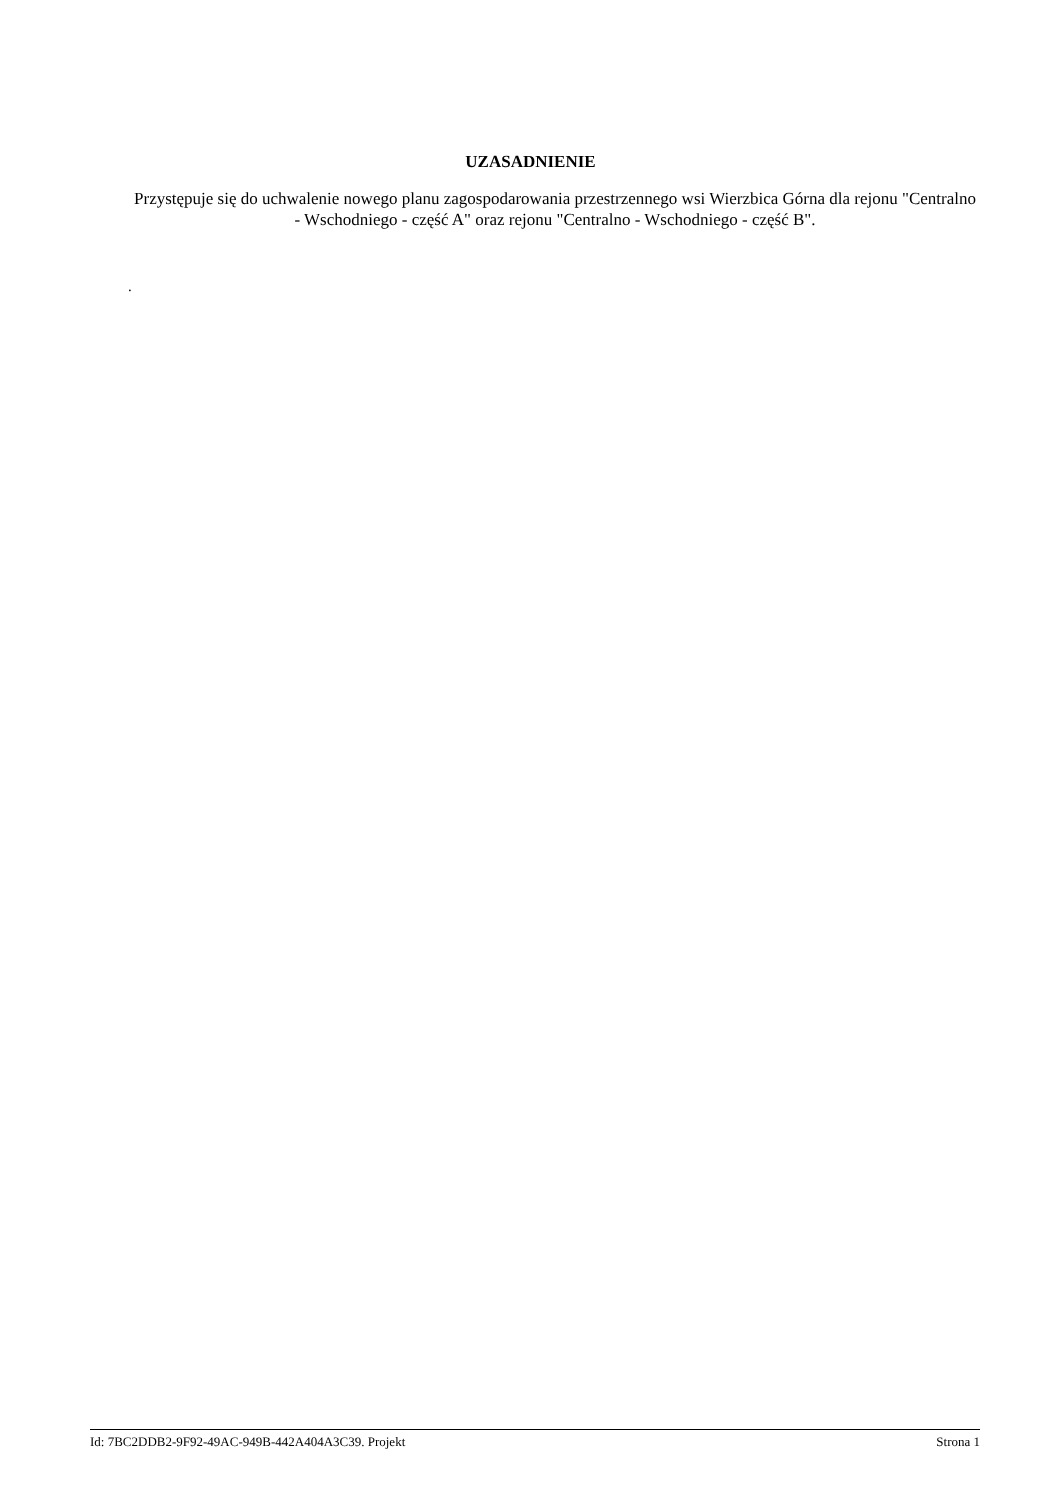UZASADNIENIE
Przystępuje się do uchwalenie nowego planu zagospodarowania przestrzennego wsi Wierzbica Górna dla rejonu "Centralno - Wschodniego - część A" oraz rejonu "Centralno - Wschodniego - część B".
.
Id: 7BC2DDB2-9F92-49AC-949B-442A404A3C39. Projekt Strona 1